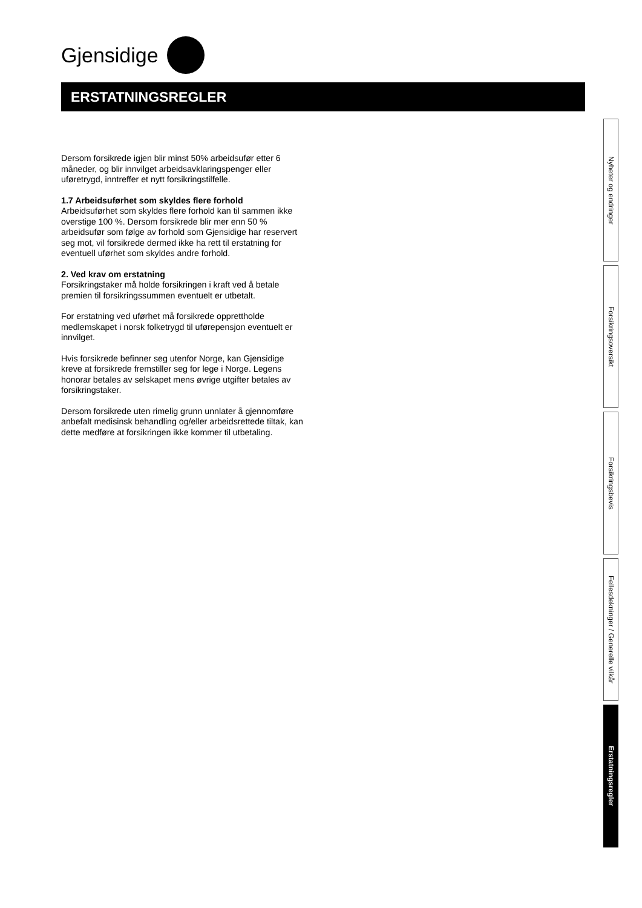Gjensidige
ERSTATNINGSREGLER
Dersom forsikrede igjen blir minst 50% arbeidsufør etter 6 måneder, og blir innvilget arbeidsavklaringspenger eller uføretrygd, inntreffer et nytt forsikringstilfelle.
1.7 Arbeidsuførhet som skyldes flere forhold
Arbeidsuførhet som skyldes flere forhold kan til sammen ikke overstige 100 %. Dersom forsikrede blir mer enn 50 % arbeidsufør som følge av forhold som Gjensidige har reservert seg mot, vil forsikrede dermed ikke ha rett til erstatning for eventuell uførhet som skyldes andre forhold.
2. Ved krav om erstatning
Forsikringstaker må holde forsikringen i kraft ved å betale premien til forsikringssummen eventuelt er utbetalt.
For erstatning ved uførhet må forsikrede opprettholde medlemskapet i norsk folketrygd til uførepensjon eventuelt er innvilget.
Hvis forsikrede befinner seg utenfor Norge, kan Gjensidige kreve at forsikrede fremstiller seg for lege i Norge. Legens honorar betales av selskapet mens øvrige utgifter betales av forsikringstaker.
Dersom forsikrede uten rimelig grunn unnlater å gjennomføre anbefalt medisinsk behandling og/eller arbeidsrettede tiltak, kan dette medføre at forsikringen ikke kommer til utbetaling.
Nyheter og endringer
Forsikringsoversikt
Forsikringsbevis
Fellesdekninger / Generelle vilkår
Erstatningsregler